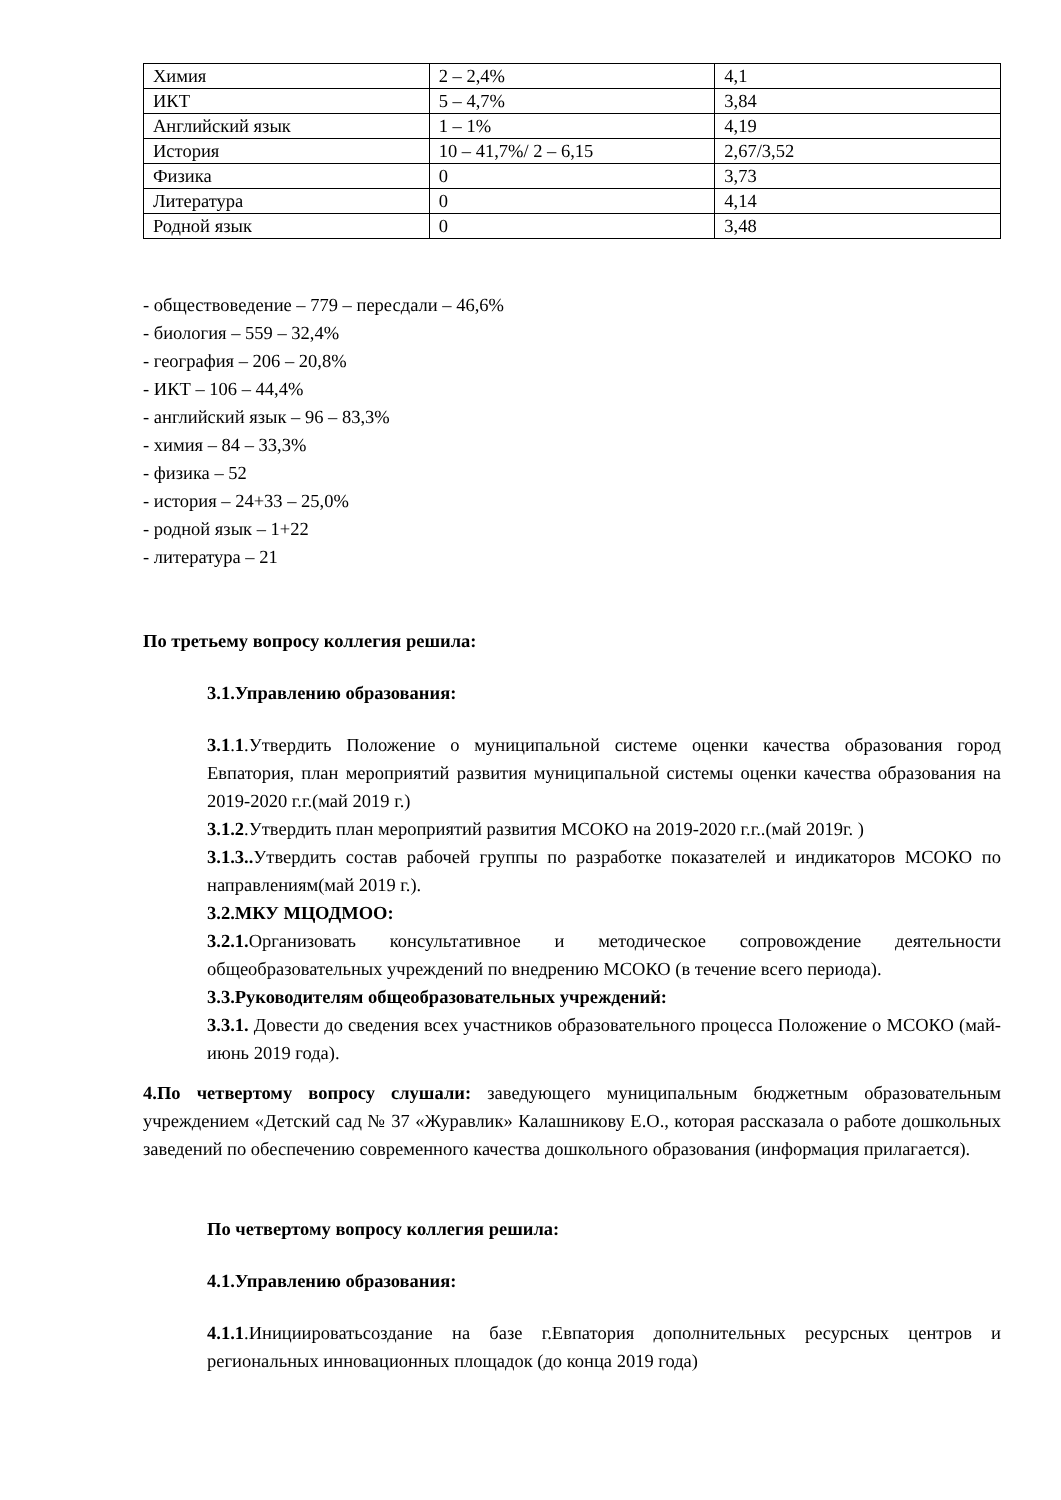| Химия | 2 – 2,4% | 4,1 |
| ИКТ | 5 – 4,7% | 3,84 |
| Английский язык | 1 – 1% | 4,19 |
| История | 10 – 41,7%/ 2 – 6,15 | 2,67/3,52 |
| Физика | 0 | 3,73 |
| Литература | 0 | 4,14 |
| Родной язык | 0 | 3,48 |
- обществоведение – 779 – пересдали – 46,6%
- биология – 559 – 32,4%
- география – 206 – 20,8%
- ИКТ – 106 – 44,4%
- английский язык – 96 – 83,3%
- химия – 84 – 33,3%
- физика – 52
- история – 24+33 – 25,0%
- родной язык – 1+22
- литература – 21
По третьему вопросу коллегия решила:
3.1.Управлению образования:
3.1.1.Утвердить Положение о муниципальной системе оценки качества образования город Евпатория, план мероприятий развития муниципальной системы оценки качества образования на 2019-2020 г.г.(май 2019 г.)
3.1.2.Утвердить план мероприятий развития МСОКО на 2019-2020 г.г..(май 2019г. )
3.1.3.. Утвердить состав рабочей группы по разработке показателей и индикаторов МСОКО по направлениям(май 2019 г.).
3.2.МКУ МЦОДМОО:
3.2.1. Организовать консультативное и методическое сопровождение деятельности общеобразовательных учреждений по внедрению МСОКО (в течение всего периода).
3.3.Руководителям общеобразовательных учреждений:
3.3.1. Довести до сведения всех участников образовательного процесса Положение о МСОКО (май-июнь 2019 года).
4.По четвертому вопросу слушали: заведующего муниципальным бюджетным образовательным учреждением «Детский сад № 37 «Журавлик» Калашникову Е.О., которая рассказала о работе дошкольных заведений по обеспечению современного качества дошкольного образования (информация прилагается).
По четвертому вопросу коллегия решила:
4.1.Управлению образования:
4.1.1.Инициироватьсоздание на базе г.Евпатория дополнительных ресурсных центров и региональных инновационных площадок (до конца 2019 года)